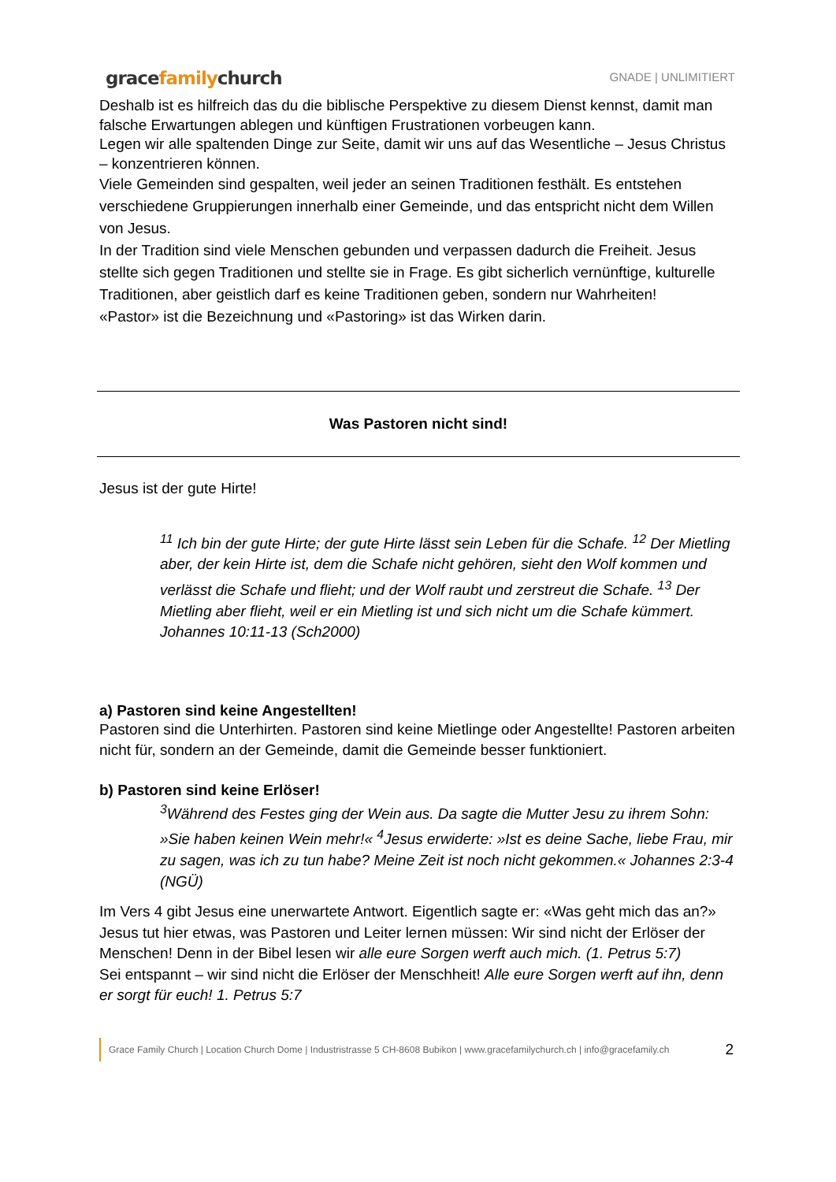gracefamilychurch
GNADE | UNLIMITIERT
Deshalb ist es hilfreich das du die biblische Perspektive zu diesem Dienst kennst, damit man falsche Erwartungen ablegen und künftigen Frustrationen vorbeugen kann.
Legen wir alle spaltenden Dinge zur Seite, damit wir uns auf das Wesentliche – Jesus Christus – konzentrieren können.
Viele Gemeinden sind gespalten, weil jeder an seinen Traditionen festhält. Es entstehen verschiedene Gruppierungen innerhalb einer Gemeinde, und das entspricht nicht dem Willen von Jesus.
In der Tradition sind viele Menschen gebunden und verpassen dadurch die Freiheit. Jesus stellte sich gegen Traditionen und stellte sie in Frage. Es gibt sicherlich vernünftige, kulturelle Traditionen, aber geistlich darf es keine Traditionen geben, sondern nur Wahrheiten!
«Pastor» ist die Bezeichnung und «Pastoring» ist das Wirken darin.
Was Pastoren nicht sind!
Jesus ist der gute Hirte!
<sup>11</sup> Ich bin der gute Hirte; der gute Hirte lässt sein Leben für die Schafe. <sup>12</sup> Der Mietling aber, der kein Hirte ist, dem die Schafe nicht gehören, sieht den Wolf kommen und verlässt die Schafe und flieht; und der Wolf raubt und zerstreut die Schafe. <sup>13</sup> Der Mietling aber flieht, weil er ein Mietling ist und sich nicht um die Schafe kümmert. Johannes 10:11-13 (Sch2000)
a) Pastoren sind keine Angestellten!
Pastoren sind die Unterhirten. Pastoren sind keine Mietlinge oder Angestellte! Pastoren arbeiten nicht für, sondern an der Gemeinde, damit die Gemeinde besser funktioniert.
b) Pastoren sind keine Erlöser!
<sup>3</sup> Während des Festes ging der Wein aus. Da sagte die Mutter Jesu zu ihrem Sohn: »Sie haben keinen Wein mehr!« <sup>4</sup>Jesus erwiderte: »Ist es deine Sache, liebe Frau, mir zu sagen, was ich zu tun habe? Meine Zeit ist noch nicht gekommen.« Johannes 2:3-4 (NGÜ)
Im Vers 4 gibt Jesus eine unerwartete Antwort. Eigentlich sagte er: «Was geht mich das an?» Jesus tut hier etwas, was Pastoren und Leiter lernen müssen: Wir sind nicht der Erlöser der Menschen! Denn in der Bibel lesen wir alle eure Sorgen werft auch mich. (1. Petrus 5:7)
Sei entspannt – wir sind nicht die Erlöser der Menschheit! Alle eure Sorgen werft auf ihn, denn er sorgt für euch! 1. Petrus 5:7
Grace Family Church | Location Church Dome | Industristrasse 5 CH-8608 Bubikon | www.gracefamilychurch.ch | info@gracefamily.ch 2